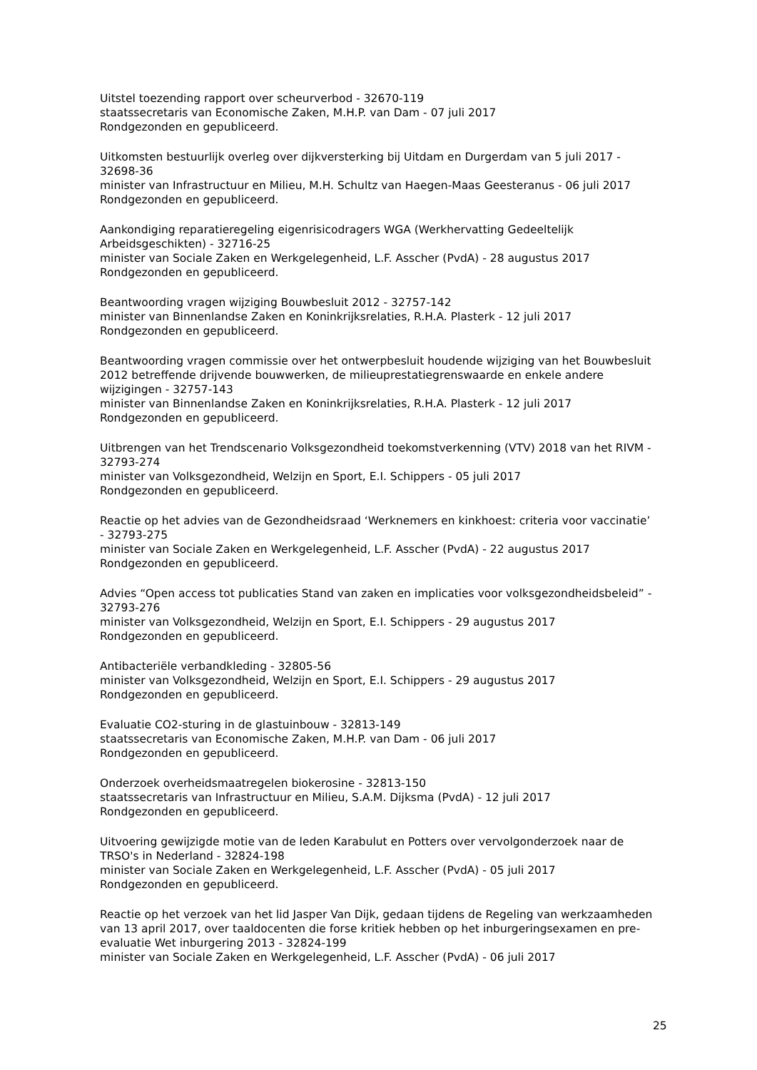Uitstel toezending rapport over scheurverbod - 32670-119
staatssecretaris van Economische Zaken, M.H.P. van Dam - 07 juli 2017
Rondgezonden en gepubliceerd.
Uitkomsten bestuurlijk overleg over dijkversterking bij Uitdam en Durgerdam van 5 juli 2017 - 32698-36
minister van Infrastructuur en Milieu, M.H. Schultz van Haegen-Maas Geesteranus - 06 juli 2017
Rondgezonden en gepubliceerd.
Aankondiging reparatieregeling eigenrisicodragers WGA (Werkhervatting Gedeeltelijk Arbeidsgeschikten) - 32716-25
minister van Sociale Zaken en Werkgelegenheid, L.F. Asscher (PvdA) - 28 augustus 2017
Rondgezonden en gepubliceerd.
Beantwoording vragen wijziging Bouwbesluit 2012 - 32757-142
minister van Binnenlandse Zaken en Koninkrijksrelaties, R.H.A. Plasterk - 12 juli 2017
Rondgezonden en gepubliceerd.
Beantwoording vragen commissie over het ontwerpbesluit houdende wijziging van het Bouwbesluit 2012 betreffende drijvende bouwwerken, de milieuprestatiegrenswaarde en enkele andere wijzigingen - 32757-143
minister van Binnenlandse Zaken en Koninkrijksrelaties, R.H.A. Plasterk - 12 juli 2017
Rondgezonden en gepubliceerd.
Uitbrengen van het Trendscenario Volksgezondheid toekomstverkenning (VTV) 2018 van het RIVM - 32793-274
minister van Volksgezondheid, Welzijn en Sport, E.I. Schippers - 05 juli 2017
Rondgezonden en gepubliceerd.
Reactie op het advies van de Gezondheidsraad ‘Werknemers en kinkhoest: criteria voor vaccinatie’ - 32793-275
minister van Sociale Zaken en Werkgelegenheid, L.F. Asscher (PvdA) - 22 augustus 2017
Rondgezonden en gepubliceerd.
Advies “Open access tot publicaties Stand van zaken en implicaties voor volksgezondheidsbeleid” - 32793-276
minister van Volksgezondheid, Welzijn en Sport, E.I. Schippers - 29 augustus 2017
Rondgezonden en gepubliceerd.
Antibacteriële verbandkleding - 32805-56
minister van Volksgezondheid, Welzijn en Sport, E.I. Schippers - 29 augustus 2017
Rondgezonden en gepubliceerd.
Evaluatie CO2-sturing in de glastuinbouw - 32813-149
staatssecretaris van Economische Zaken, M.H.P. van Dam - 06 juli 2017
Rondgezonden en gepubliceerd.
Onderzoek overheidsmaatregelen biokerosine - 32813-150
staatssecretaris van Infrastructuur en Milieu, S.A.M. Dijksma (PvdA) - 12 juli 2017
Rondgezonden en gepubliceerd.
Uitvoering gewijzigde motie van de leden Karabulut en Potters over vervolgonderzoek naar de TRSO's in Nederland - 32824-198
minister van Sociale Zaken en Werkgelegenheid, L.F. Asscher (PvdA) - 05 juli 2017
Rondgezonden en gepubliceerd.
Reactie op het verzoek van het lid Jasper Van Dijk, gedaan tijdens de Regeling van werkzaamheden van 13 april 2017, over taaldocenten die forse kritiek hebben op het inburgeringsexamen en pre-evaluatie Wet inburgering 2013 - 32824-199
minister van Sociale Zaken en Werkgelegenheid, L.F. Asscher (PvdA) - 06 juli 2017
25